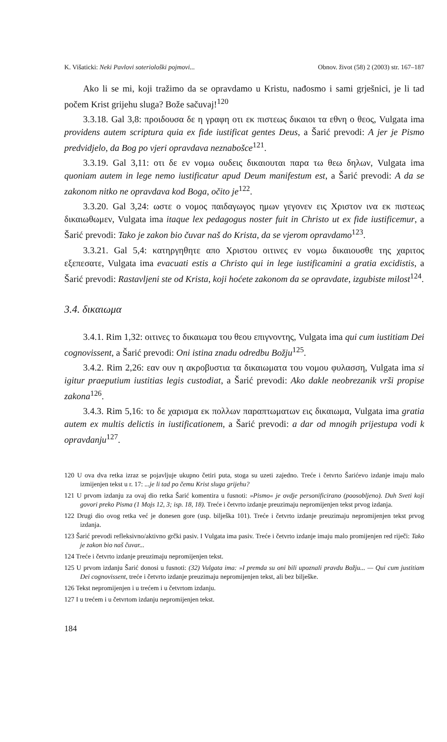K. Višaticki: Neki Pavlovi soteriološki pojmovi... Obnov. život (58) 2 (2003) str. 167–187
Ako li se mi, koji tražimo da se opravdamo u Kristu, nađosmo i sami grješnici, je li tad počem Krist grijehu sluga? Bože sačuvaj!<sup>120</sup>
3.3.18. Gal 3,8: προιδουσα δε η γραφη οτι εκ πιστεως δικαιοι τα εθνη ο θεος, Vulgata ima providens autem scriptura quia ex fide iustificat gentes Deus, a Šarić prevodi: A jer je Pismo predvidjelo, da Bog po vjeri opravdava neznabošce<sup>121</sup>.
3.3.19. Gal 3,11: οτι δε εν νομω ουδεις δικαιουται παρα τω θεω δηλων, Vulgata ima quoniam autem in lege nemo iustificatur apud Deum manifestum est, a Šarić prevodi: A da se zakonom nitko ne opravdava kod Boga, očito je<sup>122</sup>.
3.3.20. Gal 3,24: ωστε ο νομος παιδαγωγος ημων γεγονεν εις Χριστον ινα εκ πιστεως δικαιωθωμεν, Vulgata ima itaque lex pedagogus noster fuit in Christo ut ex fide iustificemur, a Šarić prevodi: Tako je zakon bio čuvar naš do Krista, da se vjerom opravdamo<sup>123</sup>.
3.3.21. Gal 5,4: κατηργηθητε απο Χριστου οιτινες εν νομω δικαιουσθε της χαριτος εξεπεσατε, Vulgata ima evacuati estis a Christo qui in lege iustificamini a gratia excidistis, a Šarić prevodi: Rastavljeni ste od Krista, koji hoćete zakonom da se opravdate, izgubiste milost<sup>124</sup>.
3.4. δικαιωμα
3.4.1. Rim 1,32: οιτινες το δικαιωμα του θεου επιγνοντης, Vulgata ima qui cum iustitiam Dei cognovissent, a Šarić prevodi: Oni istina znadu odredbu Božju<sup>125</sup>.
3.4.2. Rim 2,26: εαν ουν η ακροβυστια τα δικαιωματα του νομου φυλασση, Vulgata ima si igitur praeputium iustitias legis custodiat, a Šarić prevodi: Ako dakle neobrezanik vrši propise zakona<sup>126</sup>.
3.4.3. Rim 5,16: το δε χαρισμα εκ πολλων παραπτωματων εις δικαιωμα, Vulgata ima gratia autem ex multis delictis in iustificationem, a Šarić prevodi: a dar od mnogih prijestupa vodi k opravdanju<sup>127</sup>.
120 U ova dva retka izraz se pojavljuje ukupno četiri puta, stoga su uzeti zajedno. Treće i četvrto Šarićevo izdanje imaju malo izmijenjen tekst u r. 17: ...je li tad po čemu Krist sluga grijehu?
121 U prvom izdanju za ovaj dio retka Šarić komentira u fusnoti: »Pismo« je ovdje personificirano (poosobljeno). Duh Sveti koji govori preko Pisma (1 Mojs 12, 3; isp. 18, 18). Treće i četvrto izdanje preuzimaju nepromijenjen tekst prvog izdanja.
122 Drugi dio ovog retka već je donesen gore (usp. bilješka 101). Treće i četvrto izdanje preuzimaju nepromijenjen tekst prvog izdanja.
123 Šarić prevodi refleksivno/aktivno grčki pasiv. I Vulgata ima pasiv. Treće i četvrto izdanje imaju malo promijenjen red riječi: Tako je zakon bio naš čuvar...
124 Treće i četvrto izdanje preuzimaju nepromijenjen tekst.
125 U prvom izdanju Šarić donosi u fusnoti: (32) Vulgata ima: »I premda su oni bili upoznali pravdu Božju... — Qui cum justitiam Dei cognovissent, treće i četvrto izdanje preuzimaju nepromijenjen tekst, ali bez bilješke.
126 Tekst nepromijenjen i u trećem i u četvrtom izdanju.
127 I u trećem i u četvrtom izdanju nepromijenjen tekst.
184